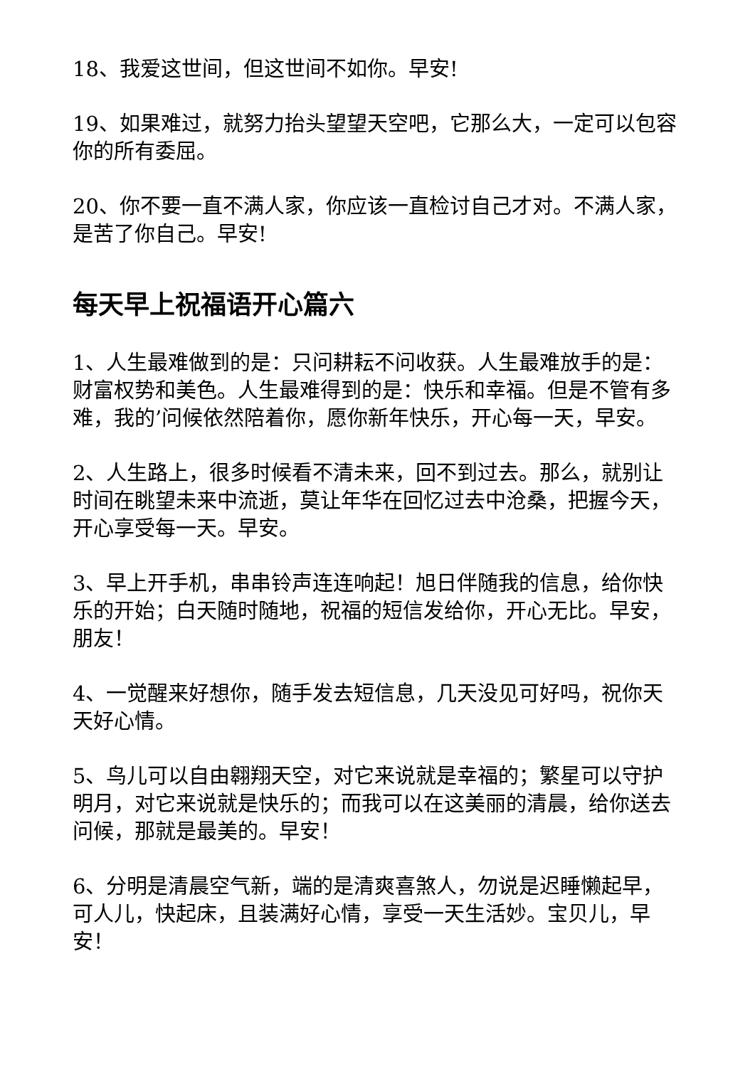18、我爱这世间，但这世间不如你。早安!
19、如果难过，就努力抬头望望天空吧，它那么大，一定可以包容你的所有委屈。
20、你不要一直不满人家，你应该一直检讨自己才对。不满人家，是苦了你自己。早安!
每天早上祝福语开心篇六
1、人生最难做到的是：只问耕耘不问收获。人生最难放手的是：财富权势和美色。人生最难得到的是：快乐和幸福。但是不管有多难，我的’问候依然陪着你，愿你新年快乐，开心每一天，早安。
2、人生路上，很多时候看不清未来，回不到过去。那么，就别让时间在眺望未来中流逝，莫让年华在回忆过去中沧桑，把握今天，开心享受每一天。早安。
3、早上开手机，串串铃声连连响起！旭日伴随我的信息，给你快乐的开始；白天随时随地，祝福的短信发给你，开心无比。早安，朋友！
4、一觉醒来好想你，随手发去短信息，几天没见可好吗，祝你天天好心情。
5、鸟儿可以自由翱翔天空，对它来说就是幸福的；繁星可以守护明月，对它来说就是快乐的；而我可以在这美丽的清晨，给你送去问候，那就是最美的。早安！
6、分明是清晨空气新，端的是清爽喜煞人，勿说是迟睡懒起早，可人儿，快起床，且装满好心情，享受一天生活妙。宝贝儿，早安！